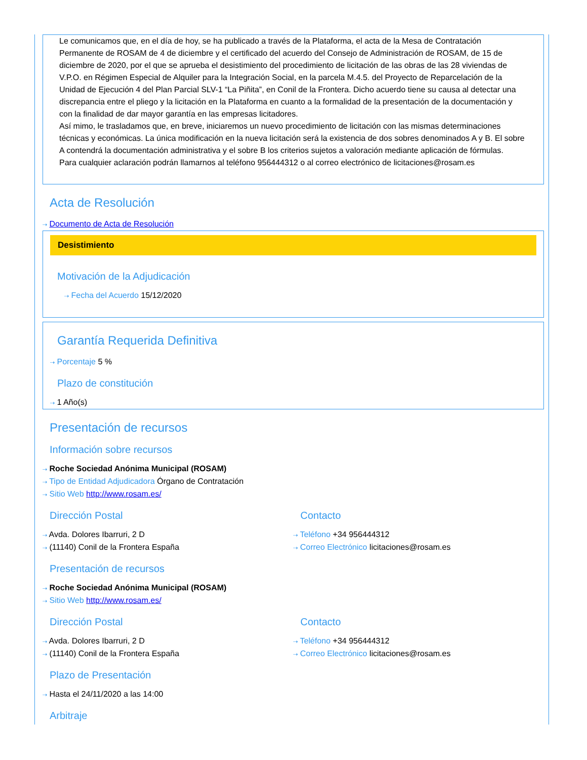Le comunicamos que, en el día de hoy, se ha publicado a través de la Plataforma, el acta de la Mesa de Contratación Permanente de ROSAM de 4 de diciembre y el certificado del acuerdo del Consejo de Administración de ROSAM, de 15 de diciembre de 2020, por el que se aprueba el desistimiento del procedimiento de licitación de las obras de las 28 viviendas de V.P.O. en Régimen Especial de Alquiler para la Integración Social, en la parcela M.4.5. del Proyecto de Reparcelación de la Unidad de Ejecución 4 del Plan Parcial SLV-1 “La Piñita”, en Conil de la Frontera. Dicho acuerdo tiene su causa al detectar una discrepancia entre el pliego y la licitación en la Plataforma en cuanto a la formalidad de la presentación de la documentación y con la finalidad de dar mayor garantía en las empresas licitadores.
Así mimo, le trasladamos que, en breve, iniciaremos un nuevo procedimiento de licitación con las mismas determinaciones técnicas y económicas. La única modificación en la nueva licitación será la existencia de dos sobres denominados A y B. El sobre A contendrá la documentación administrativa y el sobre B los criterios sujetos a valoración mediante aplicación de fórmulas.
Para cualquier aclaración podrán llamarnos al teléfono 956444312 o al correo electrónico de licitaciones@rosam.es
Acta de Resolución
⇢ Documento de Acta de Resolución
Desistimiento
Motivación de la Adjudicación
⇢ Fecha del Acuerdo 15/12/2020
Garantía Requerida Definitiva
⇢ Porcentaje 5 %
Plazo de constitución
⇢ 1 Año(s)
Presentación de recursos
Información sobre recursos
⇢ Roche Sociedad Anónima Municipal (ROSAM)
⇢ Tipo de Entidad Adjudicadora Órgano de Contratación
⇢ Sitio Web http://www.rosam.es/
Dirección Postal
⇢ Avda. Dolores Ibarruri, 2 D
⇢ (11140) Conil de la Frontera España
Contacto
⇢ Teléfono +34 956444312
⇢ Correo Electrónico licitaciones@rosam.es
Presentación de recursos
⇢ Roche Sociedad Anónima Municipal (ROSAM)
⇢ Sitio Web http://www.rosam.es/
Dirección Postal
⇢ Avda. Dolores Ibarruri, 2 D
⇢ (11140) Conil de la Frontera España
Contacto
⇢ Teléfono +34 956444312
⇢ Correo Electrónico licitaciones@rosam.es
Plazo de Presentación
⇢ Hasta el 24/11/2020 a las 14:00
Arbitraje